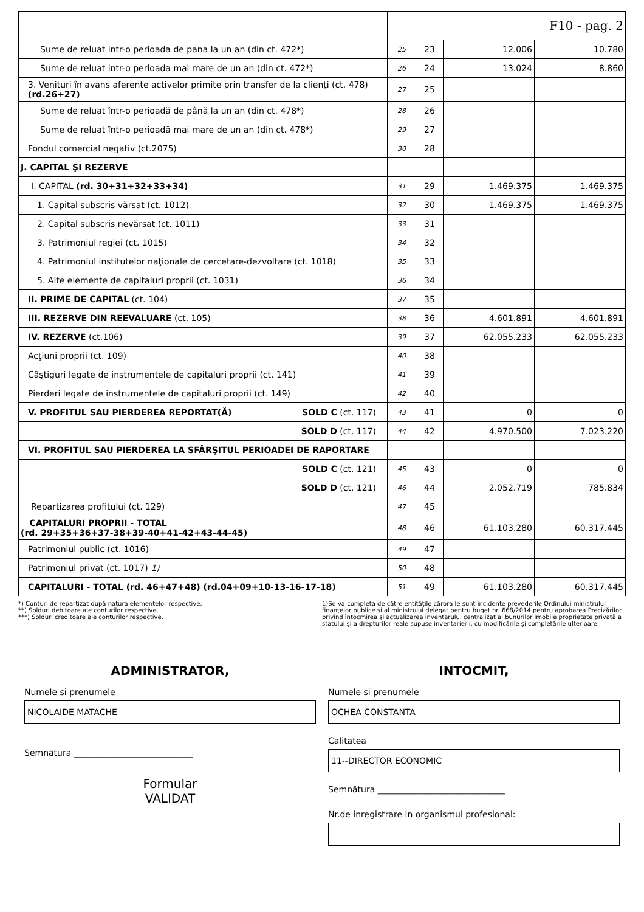| | | F10 - pag. 2 | | |
| Sume de reluat intr-o perioada de pana la un an (din ct. 472*) | 25 | 23 | 12.006 | 10.780 |
| Sume de reluat intr-o perioada mai mare de un an (din ct. 472*) | 26 | 24 | 13.024 | 8.860 |
| 3. Venituri în avans aferente activelor primite prin transfer de la clienţi (ct. 478) (rd.26+27) | 27 | 25 | | |
| Sume de reluat într-o perioadă de până la un an (din ct. 478*) | 28 | 26 | | |
| Sume de reluat într-o perioadă mai mare de un an (din ct. 478*) | 29 | 27 | | |
| Fondul comercial negativ (ct.2075) | 30 | 28 | | |
| J. CAPITAL ŞI REZERVE | | | | |
| I. CAPITAL (rd. 30+31+32+33+34) | 31 | 29 | 1.469.375 | 1.469.375 |
| 1. Capital subscris vărsat (ct. 1012) | 32 | 30 | 1.469.375 | 1.469.375 |
| 2. Capital subscris nevărsat (ct. 1011) | 33 | 31 | | |
| 3. Patrimoniul regiei (ct. 1015) | 34 | 32 | | |
| 4. Patrimoniul institutelor naţionale de cercetare-dezvoltare (ct. 1018) | 35 | 33 | | |
| 5. Alte elemente de capitaluri proprii (ct. 1031) | 36 | 34 | | |
| II. PRIME DE CAPITAL (ct. 104) | 37 | 35 | | |
| III. REZERVE DIN REEVALUARE (ct. 105) | 38 | 36 | 4.601.891 | 4.601.891 |
| IV. REZERVE (ct.106) | 39 | 37 | 62.055.233 | 62.055.233 |
| Acţiuni proprii (ct. 109) | 40 | 38 | | |
| Câştiguri legate de instrumentele de capitaluri proprii (ct. 141) | 41 | 39 | | |
| Pierderi legate de instrumentele de capitaluri proprii (ct. 149) | 42 | 40 | | |
| V. PROFITUL SAU PIERDEREA REPORTAT(Ă) SOLD C (ct. 117) | 43 | 41 | 0 | 0 |
| SOLD D (ct. 117) | 44 | 42 | 4.970.500 | 7.023.220 |
| VI. PROFITUL SAU PIERDEREA LA SFÂRŞITUL PERIOADEI DE RAPORTARE | | | | |
| SOLD C (ct. 121) | 45 | 43 | 0 | 0 |
| SOLD D (ct. 121) | 46 | 44 | 2.052.719 | 785.834 |
| Repartizarea profitului (ct. 129) | 47 | 45 | | |
| CAPITALURI PROPRII - TOTAL (rd. 29+35+36+37-38+39-40+41-42+43-44-45) | 48 | 46 | 61.103.280 | 60.317.445 |
| Patrimoniul public (ct. 1016) | 49 | 47 | | |
| Patrimoniul privat (ct. 1017) 1) | 50 | 48 | | |
| CAPITALURI - TOTAL (rd. 46+47+48) (rd.04+09+10-13-16-17-18) | 51 | 49 | 61.103.280 | 60.317.445 |
*) Conturi de repartizat după natura elementelor respective.
**) Solduri debitoare ale conturilor respective.
***) Solduri creditoare ale conturilor respective.
1)Se va completa de către entităţile cărora le sunt incidente prevederile Ordinului ministrului finanţelor publice şi al ministrului delegat pentru buget nr. 668/2014 pentru aprobarea Precizărilor privind întocmirea şi actualizarea inventarului centralizat al bunurilor imobile proprietate privată a statului şi a drepturilor reale supuse inventarierii, cu modificările şi completările ulterioare.
ADMINISTRATOR,
Numele si prenumele
NICOLAIDE MATACHE
Semnătura ____________________________
Formular
VALIDAT
INTOCMIT,
Numele si prenumele
OCHEA CONSTANTA
Calitatea
11--DIRECTOR ECONOMIC
Semnătura ______________________________
Nr.de inregistrare in organismul profesional: